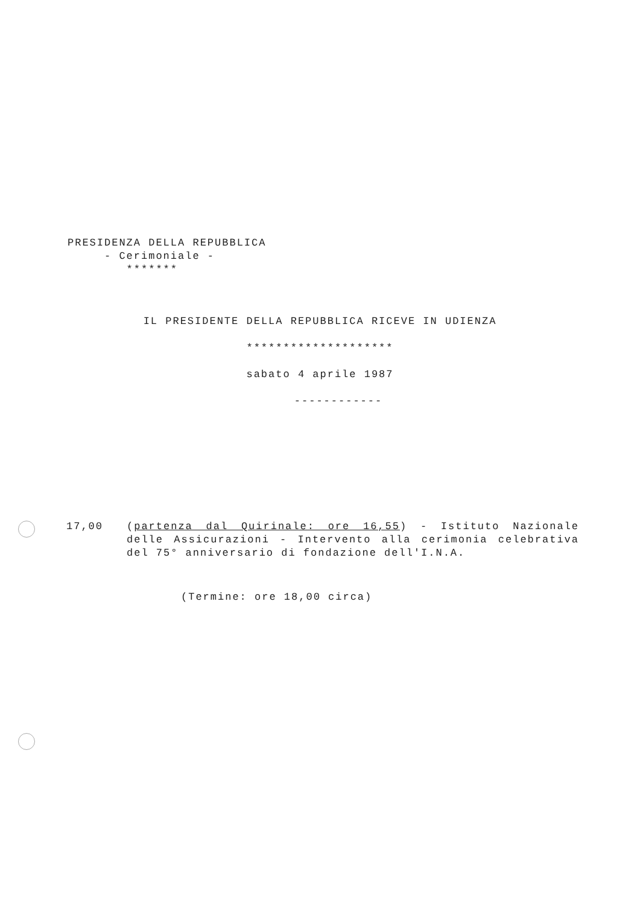PRESIDENZA DELLA REPUBBLICA
- Cerimoniale -
*******
IL PRESIDENTE DELLA REPUBBLICA RICEVE IN UDIENZA
********************
sabato 4 aprile 1987
------------
17,00 (partenza dal Quirinale: ore 16,55) - Istituto Nazionale delle Assicurazioni - Intervento alla cerimonia celebrativa del 75° anniversario di fondazione dell'I.N.A.
(Termine: ore 18,00 circa)